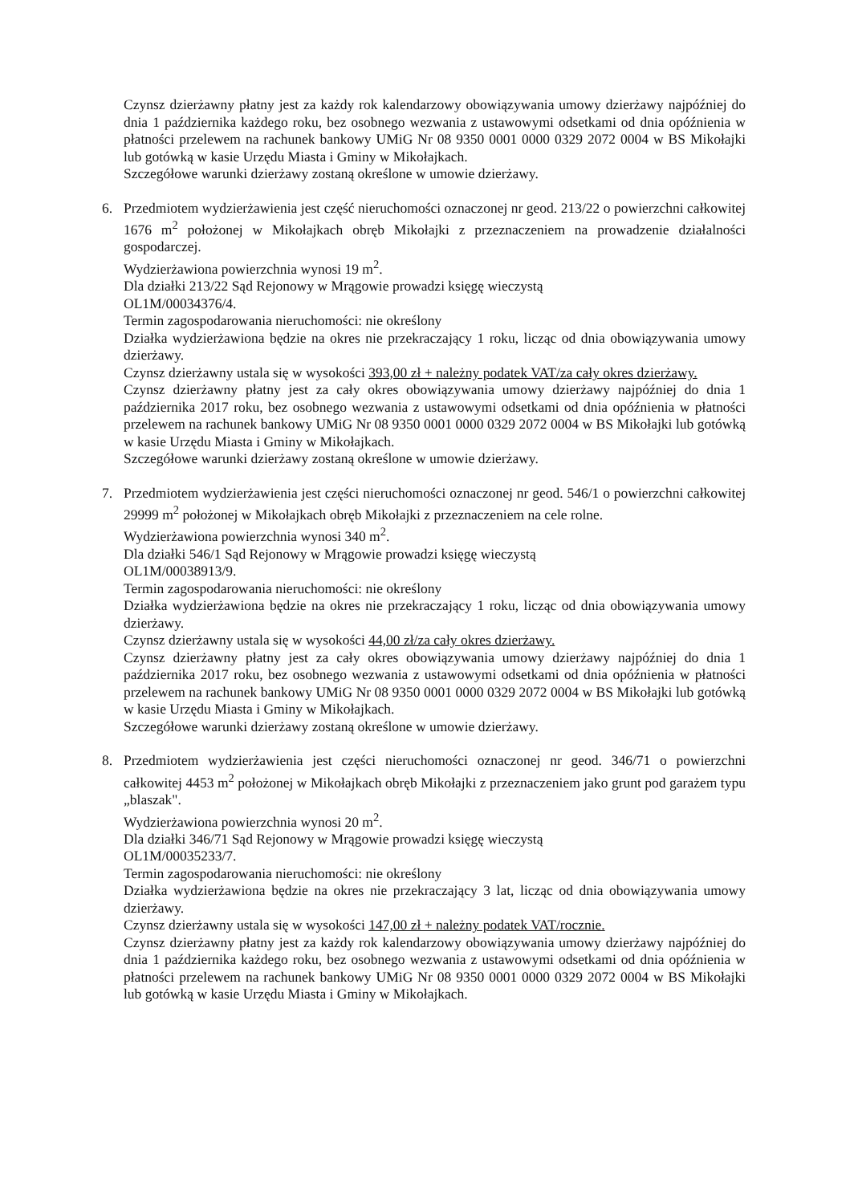Czynsz dzierżawny płatny jest za każdy rok kalendarzowy obowiązywania umowy dzierżawy najpóźniej do dnia 1 października każdego roku, bez osobnego wezwania z ustawowymi odsetkami od dnia opóźnienia w płatności przelewem na rachunek bankowy UMiG Nr 08 9350 0001 0000 0329 2072 0004 w BS Mikołajki lub gotówką w kasie Urzędu Miasta i Gminy w Mikołajkach.
Szczegółowe warunki dzierżawy zostaną określone w umowie dzierżawy.
6. Przedmiotem wydzierżawienia jest część nieruchomości oznaczonej nr geod. 213/22 o powierzchni całkowitej 1676 m<sup>2</sup> położonej w Mikołajkach obręb Mikołajki z przeznaczeniem na prowadzenie działalności gospodarczej.
Wydzierżawiona powierzchnia wynosi 19 m<sup>2</sup>.
Dla działki 213/22 Sąd Rejonowy w Mrągowie prowadzi księgę wieczystą
OL1M/00034376/4.
Termin zagospodarowania nieruchomości: nie określony
Działka wydzierżawiona będzie na okres nie przekraczający 1 roku, licząc od dnia obowiązywania umowy dzierżawy.
Czynsz dzierżawny ustala się w wysokości 393,00 zł + należny podatek VAT/za cały okres dzierżawy.
Czynsz dzierżawny płatny jest za cały okres obowiązywania umowy dzierżawy najpóźniej do dnia 1 października 2017 roku, bez osobnego wezwania z ustawowymi odsetkami od dnia opóźnienia w płatności przelewem na rachunek bankowy UMiG Nr 08 9350 0001 0000 0329 2072 0004 w BS Mikołajki lub gotówką w kasie Urzędu Miasta i Gminy w Mikołajkach.
Szczegółowe warunki dzierżawy zostaną określone w umowie dzierżawy.
7. Przedmiotem wydzierżawienia jest części nieruchomości oznaczonej nr geod. 546/1 o powierzchni całkowitej 29999 m<sup>2</sup> położonej w Mikołajkach obręb Mikołajki z przeznaczeniem na cele rolne.
Wydzierżawiona powierzchnia wynosi 340 m<sup>2</sup>.
Dla działki 546/1 Sąd Rejonowy w Mrągowie prowadzi księgę wieczystą
OL1M/00038913/9.
Termin zagospodarowania nieruchomości: nie określony
Działka wydzierżawiona będzie na okres nie przekraczający 1 roku, licząc od dnia obowiązywania umowy dzierżawy.
Czynsz dzierżawny ustala się w wysokości 44,00 zł/za cały okres dzierżawy.
Czynsz dzierżawny płatny jest za cały okres obowiązywania umowy dzierżawy najpóźniej do dnia 1 października 2017 roku, bez osobnego wezwania z ustawowymi odsetkami od dnia opóźnienia w płatności przelewem na rachunek bankowy UMiG Nr 08 9350 0001 0000 0329 2072 0004 w BS Mikołajki lub gotówką w kasie Urzędu Miasta i Gminy w Mikołajkach.
Szczegółowe warunki dzierżawy zostaną określone w umowie dzierżawy.
8. Przedmiotem wydzierżawienia jest części nieruchomości oznaczonej nr geod. 346/71 o powierzchni całkowitej 4453 m<sup>2</sup> położonej w Mikołajkach obręb Mikołajki z przeznaczeniem jako grunt pod garażem typu „blaszak".
Wydzierżawiona powierzchnia wynosi 20 m<sup>2</sup>.
Dla działki 346/71 Sąd Rejonowy w Mrągowie prowadzi księgę wieczystą
OL1M/00035233/7.
Termin zagospodarowania nieruchomości: nie określony
Działka wydzierżawiona będzie na okres nie przekraczający 3 lat, licząc od dnia obowiązywania umowy dzierżawy.
Czynsz dzierżawny ustala się w wysokości 147,00 zł + należny podatek VAT/rocznie.
Czynsz dzierżawny płatny jest za każdy rok kalendarzowy obowiązywania umowy dzierżawy najpóźniej do dnia 1 października każdego roku, bez osobnego wezwania z ustawowymi odsetkami od dnia opóźnienia w płatności przelewem na rachunek bankowy UMiG Nr 08 9350 0001 0000 0329 2072 0004 w BS Mikołajki lub gotówką w kasie Urzędu Miasta i Gminy w Mikołajkach.